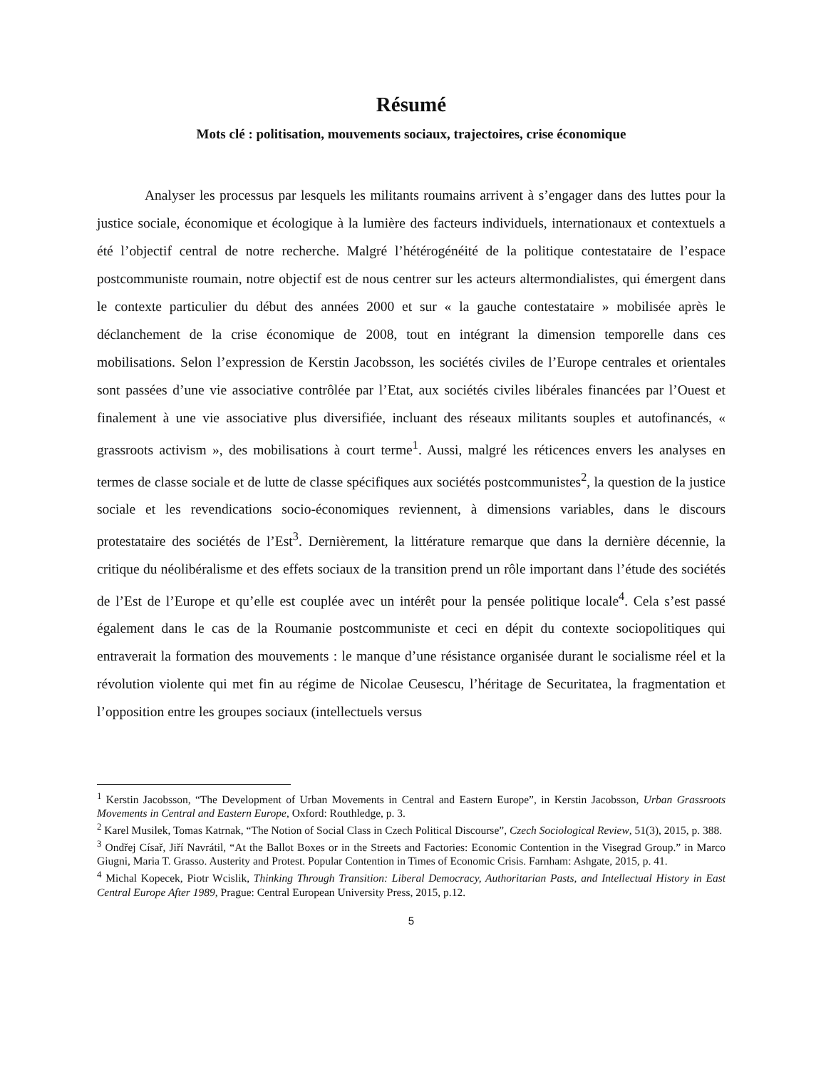Résumé
Mots clé : politisation, mouvements sociaux, trajectoires, crise économique
Analyser les processus par lesquels les militants roumains arrivent à s’engager dans des luttes pour la justice sociale, économique et écologique à la lumière des facteurs individuels, internationaux et contextuels a été l’objectif central de notre recherche. Malgré l’hétérogénéité de la politique contestataire de l’espace postcommuniste roumain, notre objectif est de nous centrer sur les acteurs altermondialistes, qui émergent dans le contexte particulier du début des années 2000 et sur « la gauche contestataire » mobilisée après le déclanchement de la crise économique de 2008, tout en intégrant la dimension temporelle dans ces mobilisations. Selon l’expression de Kerstin Jacobsson, les sociétés civiles de l’Europe centrales et orientales sont passées d’une vie associative contrôlée par l’Etat, aux sociétés civiles libérales financées par l’Ouest et finalement à une vie associative plus diversifiée, incluant des réseaux militants souples et autofinancés, « grassroots activism », des mobilisations à court terme<sup>1</sup>. Aussi, malgré les réticences envers les analyses en termes de classe sociale et de lutte de classe spécifiques aux sociétés postcommunistes<sup>2</sup>, la question de la justice sociale et les revendications socio-économiques reviennent, à dimensions variables, dans le discours protestataire des sociétés de l’Est<sup>3</sup>. Dernièrement, la littérature remarque que dans la dernière décennie, la critique du néolibéralisme et des effets sociaux de la transition prend un rôle important dans l’étude des sociétés de l’Est de l’Europe et qu’elle est couplée avec un intérêt pour la pensée politique locale<sup>4</sup>. Cela s’est passé également dans le cas de la Roumanie postcommuniste et ceci en dépit du contexte sociopolitiques qui entraverait la formation des mouvements : le manque d’une résistance organisée durant le socialisme réel et la révolution violente qui met fin au régime de Nicolae Ceusescu, l’héritage de Securitatea, la fragmentation et l’opposition entre les groupes sociaux (intellectuels versus
<sup>1</sup> Kerstin Jacobsson, “The Development of Urban Movements in Central and Eastern Europe”, in Kerstin Jacobsson, Urban Grassroots Movements in Central and Eastern Europe, Oxford: Routhledge, p. 3.
<sup>2</sup> Karel Musilek, Tomas Katrnak, “The Notion of Social Class in Czech Political Discourse”, Czech Sociological Review, 51(3), 2015, p. 388.
<sup>3</sup> Ondřej Císař, Jiří Navrátil, “At the Ballot Boxes or in the Streets and Factories: Economic Contention in the Visegrad Group.” in Marco Giugni, Maria T. Grasso. Austerity and Protest. Popular Contention in Times of Economic Crisis. Farnham: Ashgate, 2015, p. 41.
<sup>4</sup> Michal Kopecek, Piotr Wcislik, Thinking Through Transition: Liberal Democracy, Authoritarian Pasts, and Intellectual History in East Central Europe After 1989, Prague: Central European University Press, 2015, p.12.
5